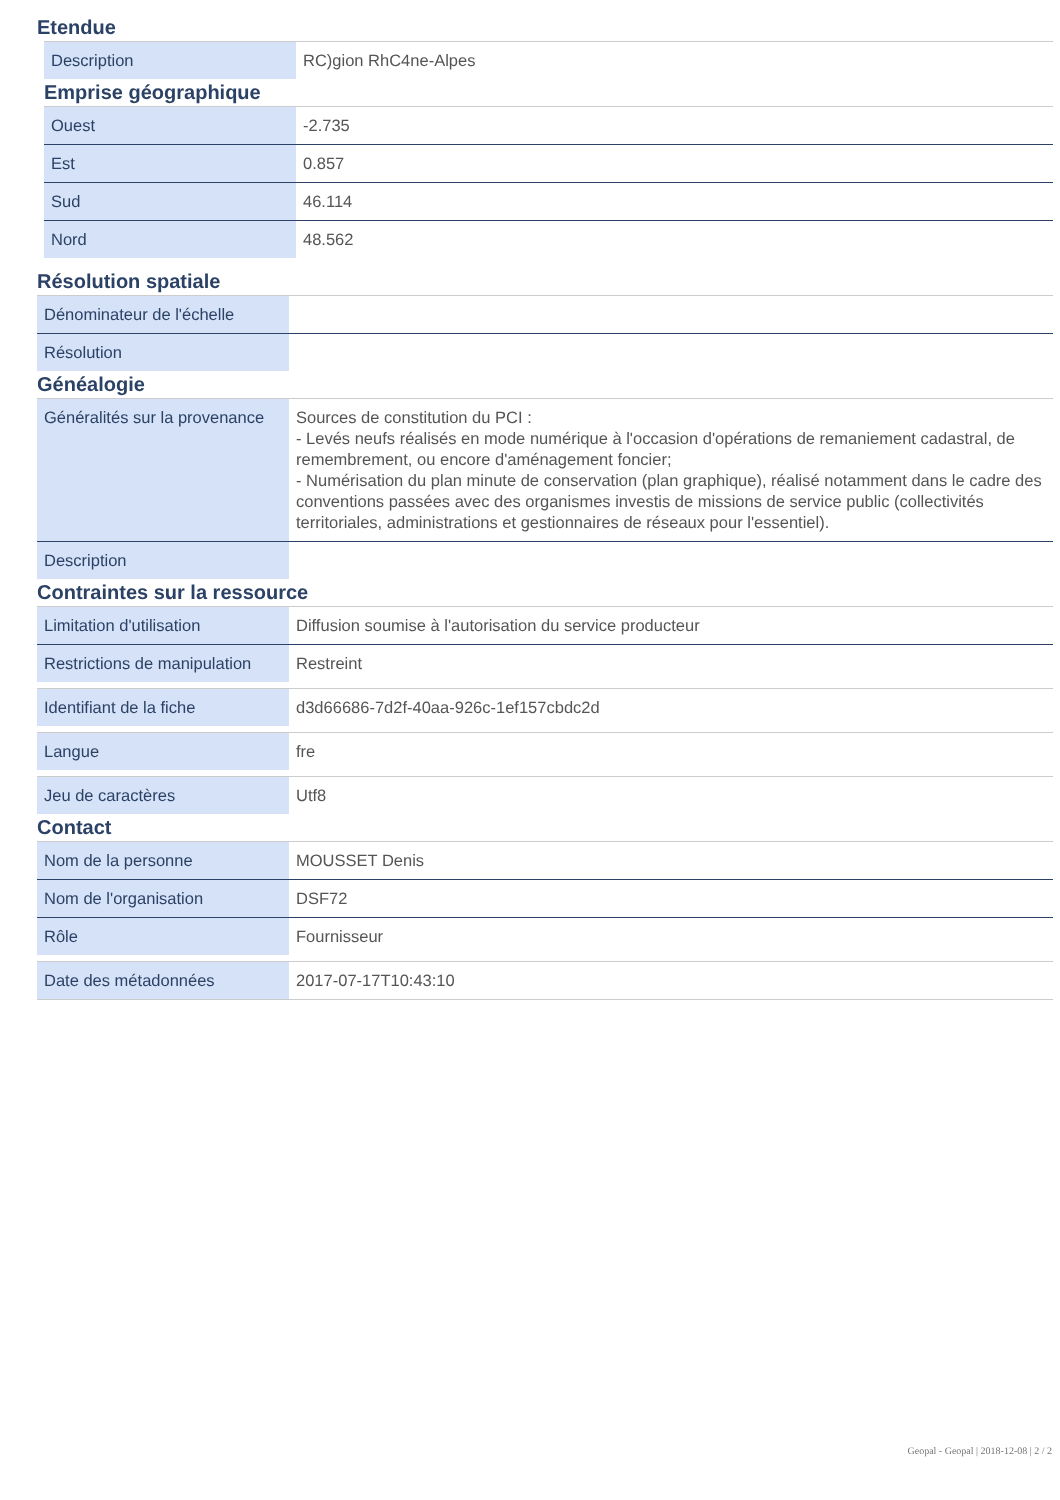Etendue
| Description | RC)gion RhC4ne-Alpes |
Emprise géographique
| Ouest | -2.735 |
| Est | 0.857 |
| Sud | 46.114 |
| Nord | 48.562 |
Résolution spatiale
| Dénominateur de l'échelle | |
| Résolution | |
Généalogie
| Généralités sur la provenance | Sources de constitution du PCI : - Levés neufs réalisés en mode numérique à l'occasion d'opérations de remaniement cadastral, de remembrement, ou encore d'aménagement foncier; - Numérisation du plan minute de conservation (plan graphique), réalisé notamment dans le cadre des conventions passées avec des organismes investis de missions de service public (collectivités territoriales, administrations et gestionnaires de réseaux pour l'essentiel). |
| Description | |
Contraintes sur la ressource
| Limitation d'utilisation | Diffusion soumise à l'autorisation du service producteur |
| Restrictions de manipulation | Restreint |
| Identifiant de la fiche | d3d66686-7d2f-40aa-926c-1ef157cbdc2d |
| Langue | fre |
| Jeu de caractères | Utf8 |
Contact
| Nom de la personne | MOUSSET Denis |
| Nom de l'organisation | DSF72 |
| Rôle | Fournisseur |
| Date des métadonnées | 2017-07-17T10:43:10 |
Geopal - Geopal | 2018-12-08 | 2 / 2